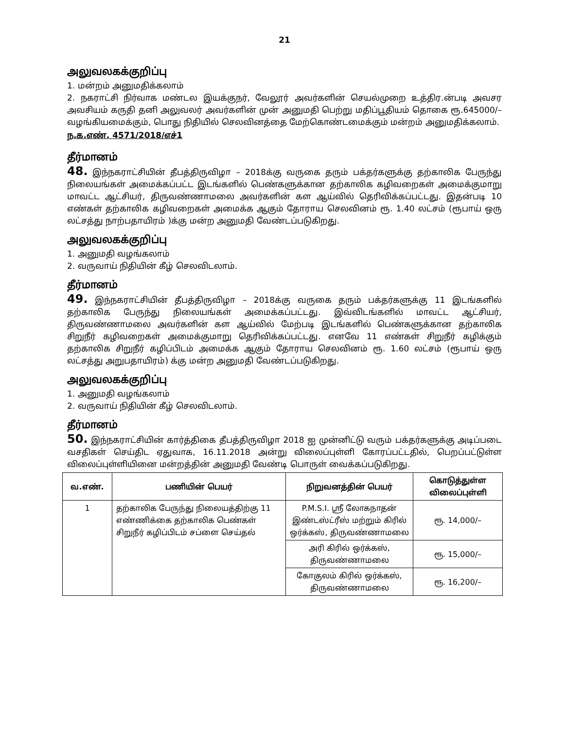21
அலுவலகக்குறிப்பு
1. மன்றம் அனுமதிக்கலாம்
2. நகராட்சி நிர்வாக மண்டல இயக்குநர், வேலூர் அவர்களின் செயல்முறை உத்திர.ன்படி அவசர அவசியம் கருதி தனி அலுவலர் அவர்களின் முன் அனுமதி பெற்று மதிப்பூதியம் தொகை ரூ.645000/– வழங்கியமைக்கும், பொது நிதியில் செலவினத்தை மேற்கொண்டமைக்கும் மன்றம் அனுமதிக்கலாம்.
ந.க.எண். 4571/2018/எச்1
தீர்மானம்
48. இந்நகராட்சியின் தீபத்திருவிழா – 2018க்கு வருகை தரும் பக்தர்களுக்கு தற்காலிக பேருந்து நிலையங்கள் அமைக்கப்பட்ட இடங்களில் பெண்களுக்கான தற்காலிக கழிவறைகள் அமைக்குமாறு மாவட்ட ஆட்சியர், திருவண்ணாமலை அவர்களின் கள ஆய்வில் தெரிவிக்கப்பட்டது. இதன்படி 10 எண்கள் தற்காலிக கழிவறைகள் அமைக்க ஆகும் தோராய செலவினம் ரூ. 1.40 லட்சம் (ரூபாய் ஒரு லட்சத்து நாற்பதாயிரம் )க்கு மன்ற அனுமதி வேண்டப்படுகிறது.
அலுவலகக்குறிப்பு
1. அனுமதி வழங்கலாம்
2. வருவாய் நிதியின் கீழ் செலவிடலாம்.
தீர்மானம்
49. இந்நகராட்சியின் தீபத்திருவிழா – 2018க்கு வருகை தரும் பக்தர்களுக்கு 11 இடங்களில் தற்காலிக பேருந்து நிலையங்கள் அமைக்கப்பட்டது. இவ்விடங்களில் மாவட்ட ஆட்சியர், திருவண்ணாமலை அவர்களின் கள ஆய்வில் மேற்படி இடங்களில் பெண்களுக்கான தற்காலிக சிறுநீர் கழிவறைகள் அமைக்குமாறு தெரிவிக்கப்பட்டது. எனவே 11 எண்கள் சிறுநீர் கழிக்கும் தற்காலிக சிறுநீர் கழிப்பிடம் அமைக்க ஆகும் தோராய செலவினம் ரூ. 1.60 லட்சம் (ரூபாய் ஒரு லட்சத்து அறுபதாயிரம்) க்கு மன்ற அனுமதி வேண்டப்படுகிறது.
அலுவலகக்குறிப்பு
1. அனுமதி வழங்கலாம்
2. வருவாய் நிதியின் கீழ் செலவிடலாம்.
தீர்மானம்
50. இந்நகராட்சியின் கார்த்திகை தீபத்திருவிழா 2018 ஐ முன்னிட்டு வரும் பக்தர்களுக்கு அடிப்படை வசதிகள் செய்திட ஏதுவாக, 16.11.2018 அன்று விலைப்புள்ளி கோரப்பட்டதில், பெறப்பட்டுள்ள விலைப்புள்ளியினை மன்றத்தின் அனுமதி வேண்டி பொருள் வைக்கப்படுகிறது.
| வ.எண். | பணியின் பெயர் | நிறுவனத்தின் பெயர் | கொடுத்துள்ள விலைப்புள்ளி |
| --- | --- | --- | --- |
| 1 | தற்காலிக பேருந்து நிலையத்திற்கு 11 எண்ணிக்கை தற்காலிக பெண்கள் சிறுநீர் கழிப்பிடம் சப்ளை செய்தல் | P.M.S.I. ஸ்ரீ லோகநாதன் இண்டஸ்ட்ரீஸ் மற்றும் கிரில் ஒர்க்கஸ், திருவண்ணாமலை | ரூ. 14,000/– |
| | | அரி கிரில் ஒர்க்கஸ், திருவண்ணாமலை | ரூ. 15,000/– |
| | | கோகுலம் கிரில் ஒர்க்கஸ், திருவண்ணாமலை | ரூ. 16,200/– |